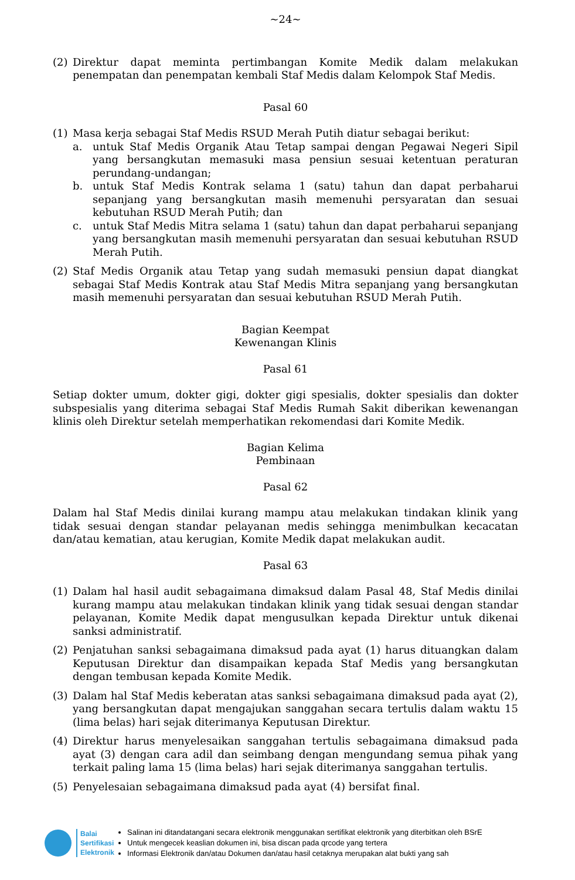~24~
(2) Direktur dapat meminta pertimbangan Komite Medik dalam melakukan penempatan dan penempatan kembali Staf Medis dalam Kelompok Staf Medis.
Pasal 60
(1) Masa kerja sebagai Staf Medis RSUD Merah Putih diatur sebagai berikut:
a. untuk Staf Medis Organik Atau Tetap sampai dengan Pegawai Negeri Sipil yang bersangkutan memasuki masa pensiun sesuai ketentuan peraturan perundang-undangan;
b. untuk Staf Medis Kontrak selama 1 (satu) tahun dan dapat perbaharui sepanjang yang bersangkutan masih memenuhi persyaratan dan sesuai kebutuhan RSUD Merah Putih; dan
c. untuk Staf Medis Mitra selama 1 (satu) tahun dan dapat perbaharui sepanjang yang bersangkutan masih memenuhi persyaratan dan sesuai kebutuhan RSUD Merah Putih.
(2) Staf Medis Organik atau Tetap yang sudah memasuki pensiun dapat diangkat sebagai Staf Medis Kontrak atau Staf Medis Mitra sepanjang yang bersangkutan masih memenuhi persyaratan dan sesuai kebutuhan RSUD Merah Putih.
Bagian Keempat
Kewenangan Klinis
Pasal 61
Setiap dokter umum, dokter gigi, dokter gigi spesialis, dokter spesialis dan dokter subspesialis yang diterima sebagai Staf Medis Rumah Sakit diberikan kewenangan klinis oleh Direktur setelah memperhatikan rekomendasi dari Komite Medik.
Bagian Kelima
Pembinaan
Pasal 62
Dalam hal Staf Medis dinilai kurang mampu atau melakukan tindakan klinik yang tidak sesuai dengan standar pelayanan medis sehingga menimbulkan kecacatan dan/atau kematian, atau kerugian, Komite Medik dapat melakukan audit.
Pasal 63
(1) Dalam hal hasil audit sebagaimana dimaksud dalam Pasal 48, Staf Medis dinilai kurang mampu atau melakukan tindakan klinik yang tidak sesuai dengan standar pelayanan, Komite Medik dapat mengusulkan kepada Direktur untuk dikenai sanksi administratif.
(2) Penjatuhan sanksi sebagaimana dimaksud pada ayat (1) harus dituangkan dalam Keputusan Direktur dan disampaikan kepada Staf Medis yang bersangkutan dengan tembusan kepada Komite Medik.
(3) Dalam hal Staf Medis keberatan atas sanksi sebagaimana dimaksud pada ayat (2), yang bersangkutan dapat mengajukan sanggahan secara tertulis dalam waktu 15 (lima belas) hari sejak diterimanya Keputusan Direktur.
(4) Direktur harus menyelesaikan sanggahan tertulis sebagaimana dimaksud pada ayat (3) dengan cara adil dan seimbang dengan mengundang semua pihak yang terkait paling lama 15 (lima belas) hari sejak diterimanya sanggahan tertulis.
(5) Penyelesaian sebagaimana dimaksud pada ayat (4) bersifat final.
Balai
Sertifikasi
Elektronik
Salinan ini ditandatangani secara elektronik menggunakan sertifikat elektronik yang diterbitkan oleh BSrE
Untuk mengecek keaslian dokumen ini, bisa discan pada qrcode yang tertera
Informasi Elektronik dan/atau Dokumen dan/atau hasil cetaknya merupakan alat bukti yang sah